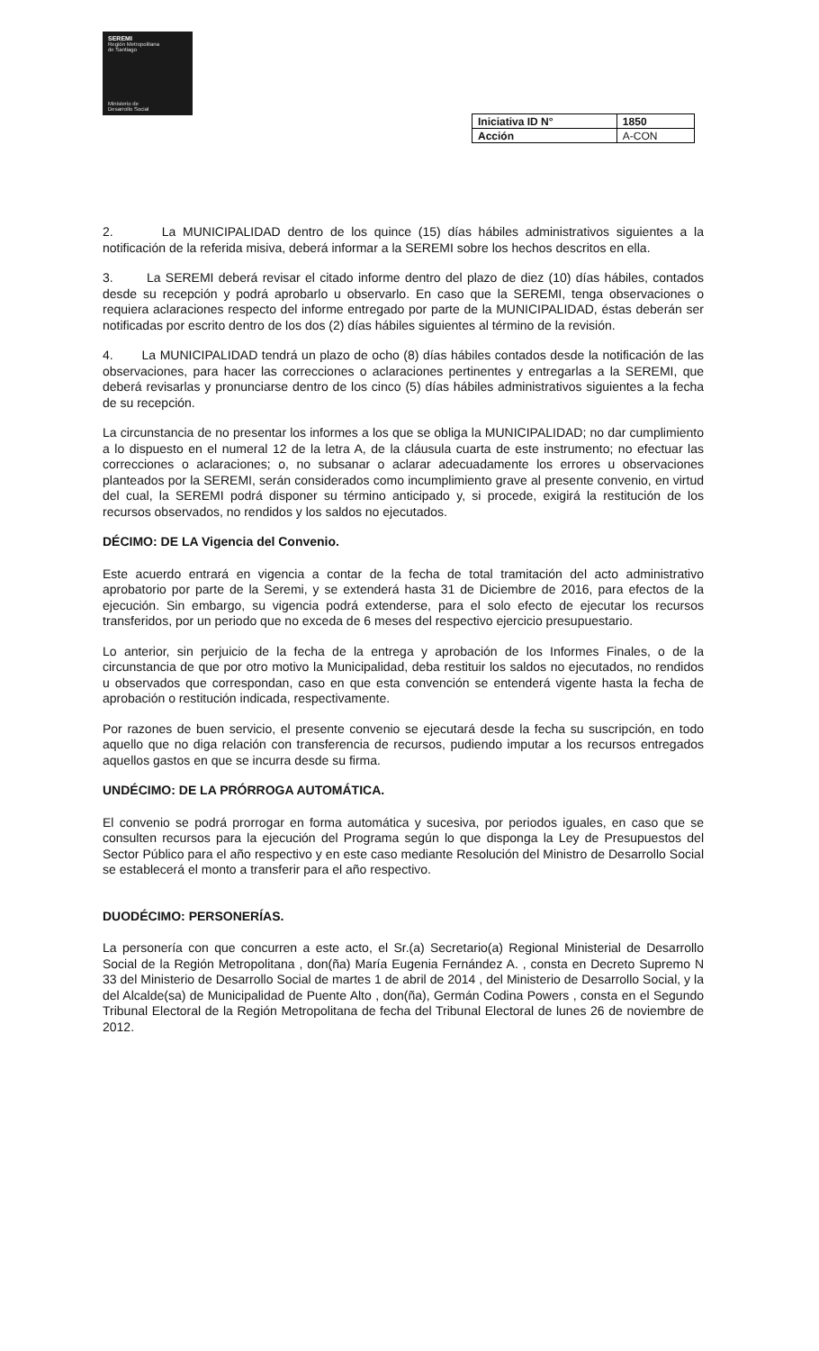SEREMI
Región Metropolitana
de Santiago
Ministerio de
Desarrollo Social
| Iniciativa ID N° | 1850 |
| Acción | A-CON |
2. La MUNICIPALIDAD dentro de los quince (15) días hábiles administrativos siguientes a la notificación de la referida misiva, deberá informar a la SEREMI sobre los hechos descritos en ella.
3. La SEREMI deberá revisar el citado informe dentro del plazo de diez (10) días hábiles, contados desde su recepción y podrá aprobarlo u observarlo. En caso que la SEREMI, tenga observaciones o requiera aclaraciones respecto del informe entregado por parte de la MUNICIPALIDAD, éstas deberán ser notificadas por escrito dentro de los dos (2) días hábiles siguientes al término de la revisión.
4. La MUNICIPALIDAD tendrá un plazo de ocho (8) días hábiles contados desde la notificación de las observaciones, para hacer las correcciones o aclaraciones pertinentes y entregarlas a la SEREMI, que deberá revisarlas y pronunciarse dentro de los cinco (5) días hábiles administrativos siguientes a la fecha de su recepción.
La circunstancia de no presentar los informes a los que se obliga la MUNICIPALIDAD; no dar cumplimiento a lo dispuesto en el numeral 12 de la letra A, de la cláusula cuarta de este instrumento; no efectuar las correcciones o aclaraciones; o, no subsanar o aclarar adecuadamente los errores u observaciones planteados por la SEREMI, serán considerados como incumplimiento grave al presente convenio, en virtud del cual, la SEREMI podrá disponer su término anticipado y, si procede, exigirá la restitución de los recursos observados, no rendidos y los saldos no ejecutados.
DÉCIMO: DE LA Vigencia del Convenio.
Este acuerdo entrará en vigencia a contar de la fecha de total tramitación del acto administrativo aprobatorio por parte de la Seremi, y se extenderá hasta 31 de Diciembre de 2016, para efectos de la ejecución. Sin embargo, su vigencia podrá extenderse, para el solo efecto de ejecutar los recursos transferidos, por un periodo que no exceda de 6 meses del respectivo ejercicio presupuestario.
Lo anterior, sin perjuicio de la fecha de la entrega y aprobación de los Informes Finales, o de la circunstancia de que por otro motivo la Municipalidad, deba restituir los saldos no ejecutados, no rendidos u observados que correspondan, caso en que esta convención se entenderá vigente hasta la fecha de aprobación o restitución indicada, respectivamente.
Por razones de buen servicio, el presente convenio se ejecutará desde la fecha su suscripción, en todo aquello que no diga relación con transferencia de recursos, pudiendo imputar a los recursos entregados aquellos gastos en que se incurra desde su firma.
UNDÉCIMO: DE LA PRÓRROGA AUTOMÁTICA.
El convenio se podrá prorrogar en forma automática y sucesiva, por periodos iguales, en caso que se consulten recursos para la ejecución del Programa según lo que disponga la Ley de Presupuestos del Sector Público para el año respectivo y en este caso mediante Resolución del Ministro de Desarrollo Social se establecerá el monto a transferir para el año respectivo.
DUODÉCIMO: PERSONERÍAS.
La personería con que concurren a este acto, el Sr.(a) Secretario(a) Regional Ministerial de Desarrollo Social de la Región Metropolitana , don(ña) María Eugenia Fernández A. , consta en Decreto Supremo N 33 del Ministerio de Desarrollo Social de martes 1 de abril de 2014 , del Ministerio de Desarrollo Social, y la del Alcalde(sa) de Municipalidad de Puente Alto , don(ña), Germán Codina Powers , consta en el Segundo Tribunal Electoral de la Región Metropolitana de fecha del Tribunal Electoral de lunes 26 de noviembre de 2012.